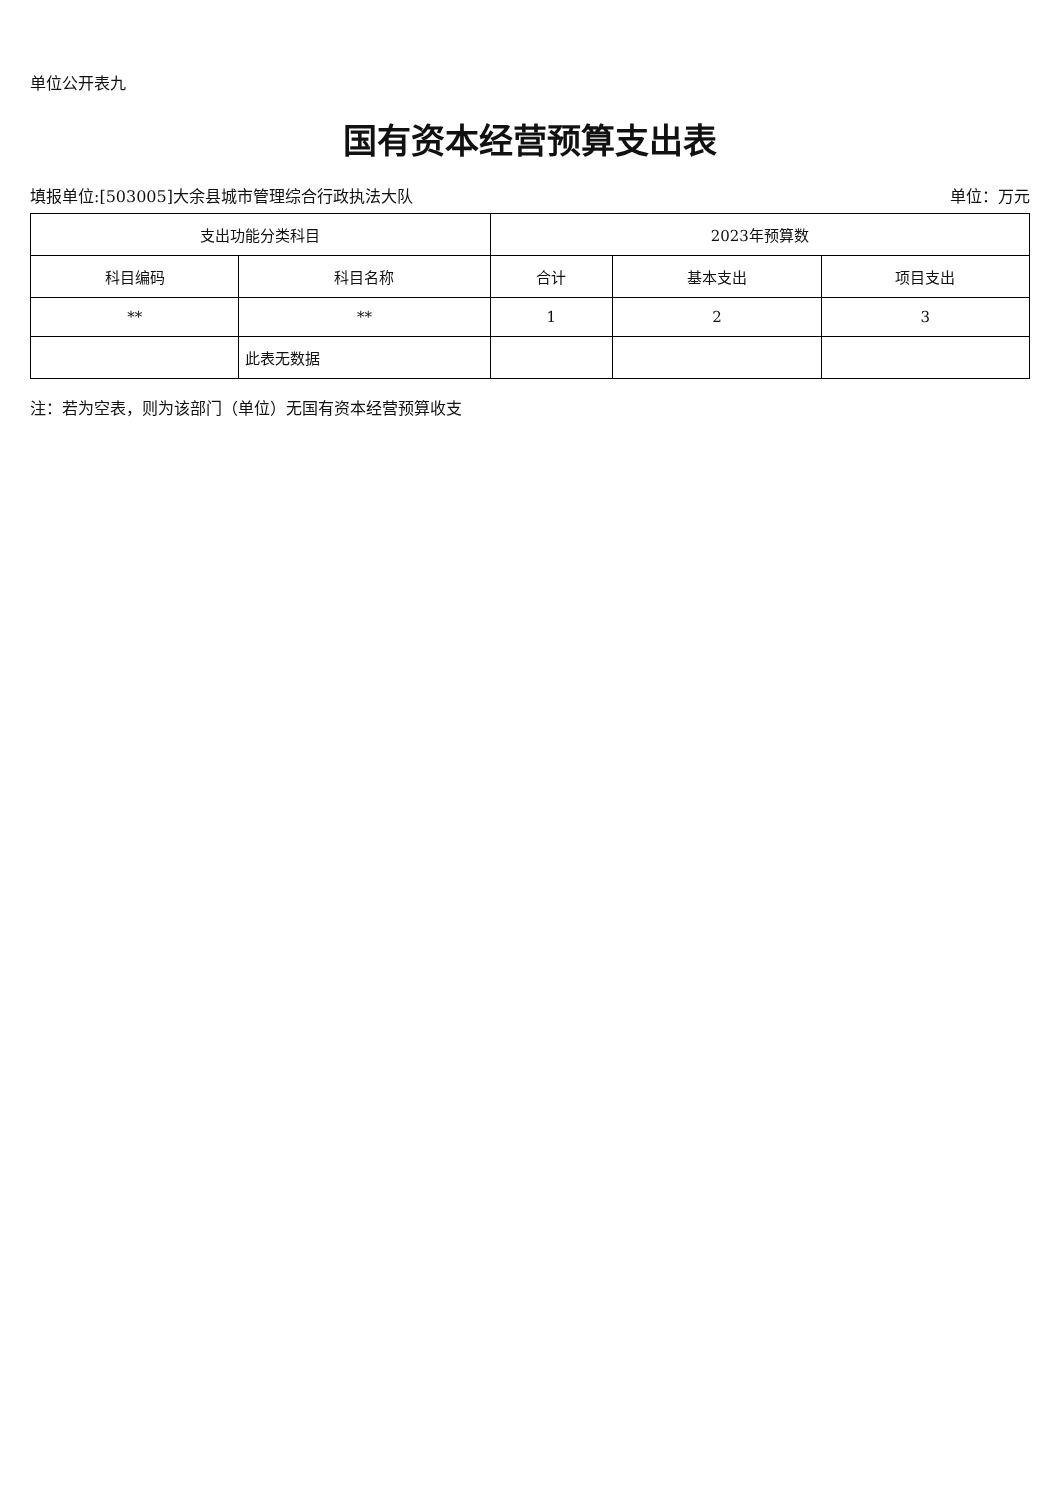单位公开表九
国有资本经营预算支出表
填报单位:[503005]大余县城市管理综合行政执法大队 单位：万元
| 支出功能分类科目 | | 2023年预算数 | | |
| --- | --- | --- | --- | --- |
| 科目编码 | 科目名称 | 合计 | 基本支出 | 项目支出 |
| ** | ** | 1 | 2 | 3 |
| | 此表无数据 | | | |
注：若为空表，则为该部门（单位）无国有资本经营预算收支